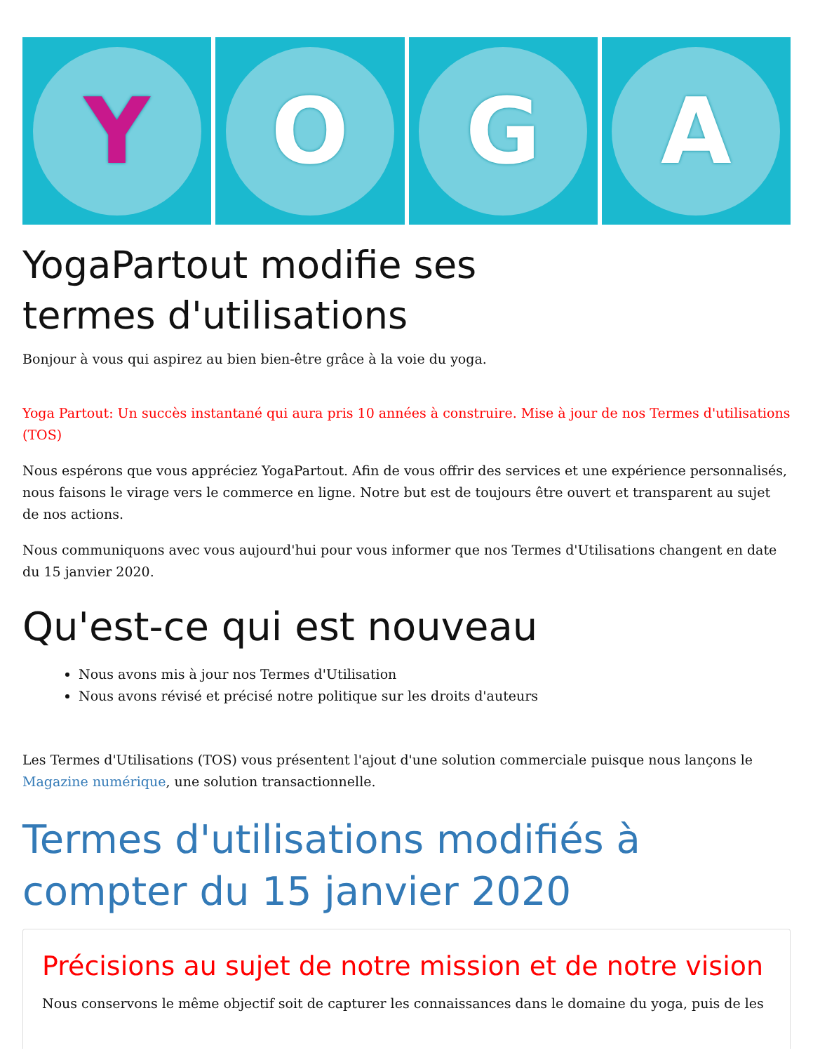Y O G A
YogaPartout modifie ses
termes d'utilisations
Bonjour à vous qui aspirez au bien bien-être grâce à la voie du yoga.
Yoga Partout: Un succès instantané qui aura pris 10 années à construire. Mise à jour de nos Termes d'utilisations (TOS)
Nous espérons que vous appréciez YogaPartout. Afin de vous offrir des services et une expérience personnalisés, nous faisons le virage vers le commerce en ligne. Notre but est de toujours être ouvert et transparent au sujet de nos actions.
Nous communiquons avec vous aujourd'hui pour vous informer que nos Termes d'Utilisations changent en date du 15 janvier 2020.
Qu'est-ce qui est nouveau
Nous avons mis à jour nos Termes d'Utilisation
Nous avons révisé et précisé notre politique sur les droits d'auteurs
Les Termes d'Utilisations (TOS) vous présentent l'ajout d'une solution commerciale puisque nous lançons le Magazine numérique, une solution transactionnelle.
Termes d'utilisations modifiés à compter du 15 janvier 2020
Précisions au sujet de notre mission et de notre vision
Nous conservons le même objectif soit de capturer les connaissances dans le domaine du yoga, puis de les